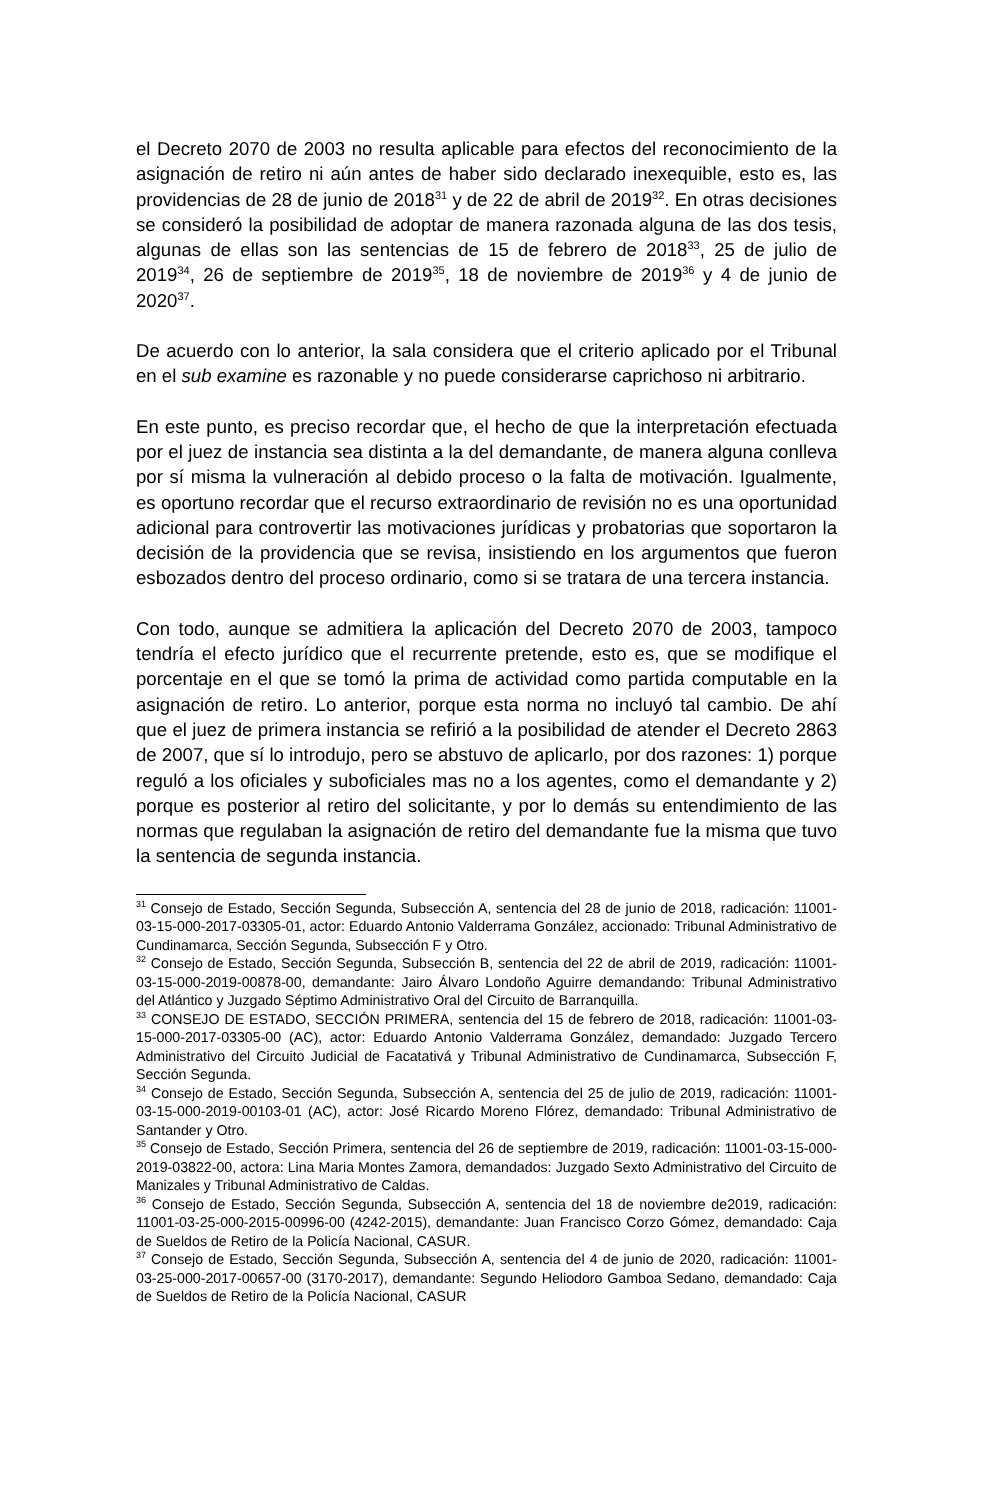el Decreto 2070 de 2003 no resulta aplicable para efectos del reconocimiento de la asignación de retiro ni aún antes de haber sido declarado inexequible, esto es, las providencias de 28 de junio de 2018<sup>31</sup> y de 22 de abril de 2019<sup>32</sup>. En otras decisiones se consideró la posibilidad de adoptar de manera razonada alguna de las dos tesis, algunas de ellas son las sentencias de 15 de febrero de 2018<sup>33</sup>, 25 de julio de 2019<sup>34</sup>, 26 de septiembre de 2019<sup>35</sup>, 18 de noviembre de 2019<sup>36</sup> y 4 de junio de 2020<sup>37</sup>.
De acuerdo con lo anterior, la sala considera que el criterio aplicado por el Tribunal en el sub examine es razonable y no puede considerarse caprichoso ni arbitrario.
En este punto, es preciso recordar que, el hecho de que la interpretación efectuada por el juez de instancia sea distinta a la del demandante, de manera alguna conlleva por sí misma la vulneración al debido proceso o la falta de motivación. Igualmente, es oportuno recordar que el recurso extraordinario de revisión no es una oportunidad adicional para controvertir las motivaciones jurídicas y probatorias que soportaron la decisión de la providencia que se revisa, insistiendo en los argumentos que fueron esbozados dentro del proceso ordinario, como si se tratara de una tercera instancia.
Con todo, aunque se admitiera la aplicación del Decreto 2070 de 2003, tampoco tendría el efecto jurídico que el recurrente pretende, esto es, que se modifique el porcentaje en el que se tomó la prima de actividad como partida computable en la asignación de retiro. Lo anterior, porque esta norma no incluyó tal cambio. De ahí que el juez de primera instancia se refirió a la posibilidad de atender el Decreto 2863 de 2007, que sí lo introdujo, pero se abstuvo de aplicarlo, por dos razones: 1) porque reguló a los oficiales y suboficiales mas no a los agentes, como el demandante y 2) porque es posterior al retiro del solicitante, y por lo demás su entendimiento de las normas que regulaban la asignación de retiro del demandante fue la misma que tuvo la sentencia de segunda instancia.
<sup>31</sup> Consejo de Estado, Sección Segunda, Subsección A, sentencia del 28 de junio de 2018, radicación: 11001-03-15-000-2017-03305-01, actor: Eduardo Antonio Valderrama González, accionado: Tribunal Administrativo de Cundinamarca, Sección Segunda, Subsección F y Otro.
<sup>32</sup> Consejo de Estado, Sección Segunda, Subsección B, sentencia del 22 de abril de 2019, radicación: 11001-03-15-000-2019-00878-00, demandante: Jairo Álvaro Londoño Aguirre demandando: Tribunal Administrativo del Atlántico y Juzgado Séptimo Administrativo Oral del Circuito de Barranquilla.
<sup>33</sup> CONSEJO DE ESTADO, SECCIÓN PRIMERA, sentencia del 15 de febrero de 2018, radicación: 11001-03-15-000-2017-03305-00 (AC), actor: Eduardo Antonio Valderrama González, demandado: Juzgado Tercero Administrativo del Circuito Judicial de Facatativá y Tribunal Administrativo de Cundinamarca, Subsección F, Sección Segunda.
<sup>34</sup> Consejo de Estado, Sección Segunda, Subsección A, sentencia del 25 de julio de 2019, radicación: 11001-03-15-000-2019-00103-01 (AC), actor: José Ricardo Moreno Flórez, demandado: Tribunal Administrativo de Santander y Otro.
<sup>35</sup> Consejo de Estado, Sección Primera, sentencia del 26 de septiembre de 2019, radicación: 11001-03-15-000-2019-03822-00, actora: Lina Maria Montes Zamora, demandados: Juzgado Sexto Administrativo del Circuito de Manizales y Tribunal Administrativo de Caldas.
<sup>36</sup> Consejo de Estado, Sección Segunda, Subsección A, sentencia del 18 de noviembre de2019, radicación: 11001-03-25-000-2015-00996-00 (4242-2015), demandante: Juan Francisco Corzo Gómez, demandado: Caja de Sueldos de Retiro de la Policía Nacional, CASUR.
<sup>37</sup> Consejo de Estado, Sección Segunda, Subsección A, sentencia del 4 de junio de 2020, radicación: 11001-03-25-000-2017-00657-00 (3170-2017), demandante: Segundo Heliodoro Gamboa Sedano, demandado: Caja de Sueldos de Retiro de la Policía Nacional, CASUR